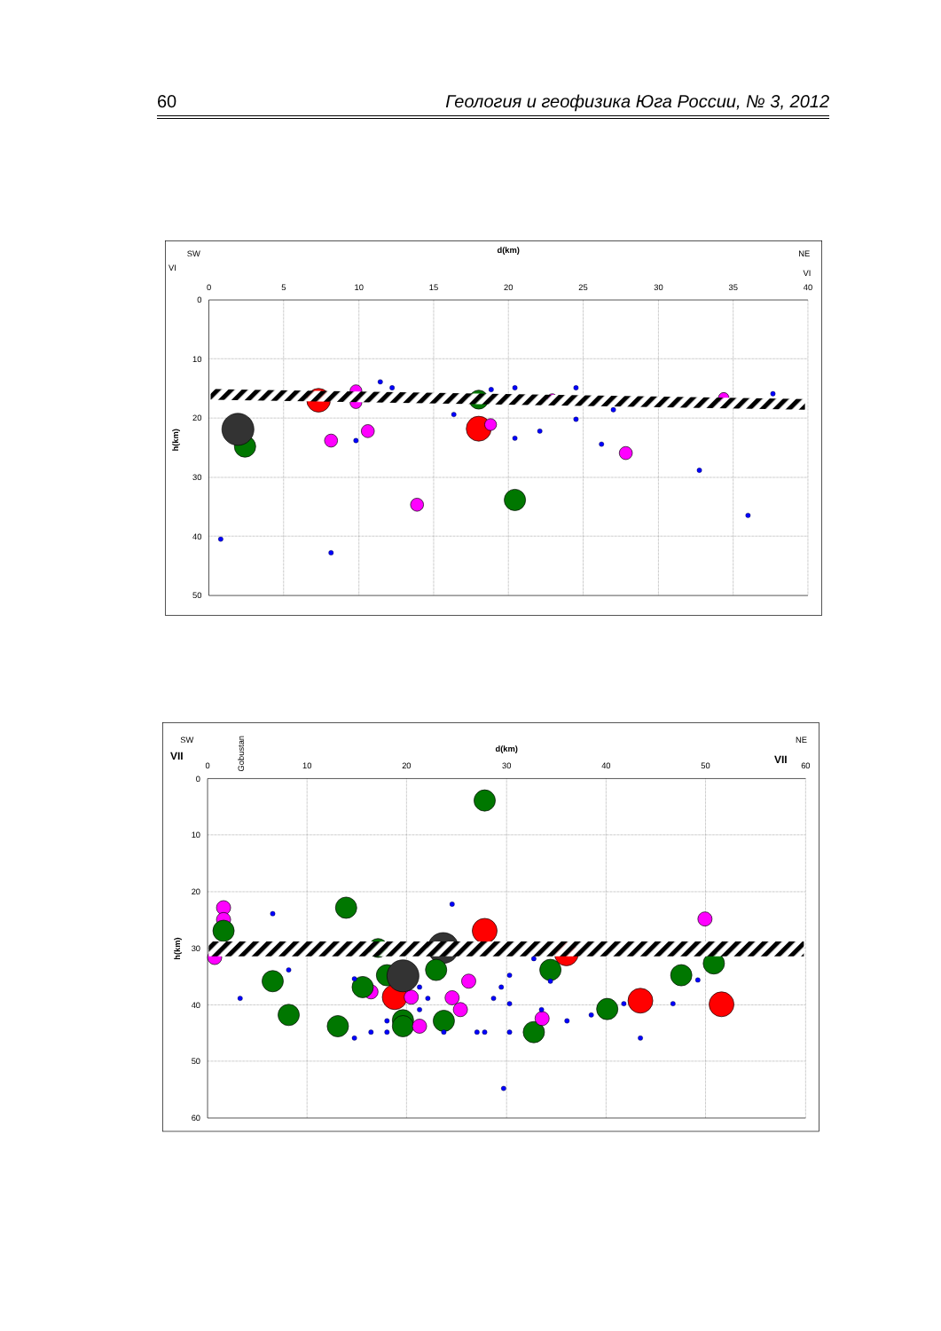60 Геология и геофизика Юга России, № 3, 2012
d(km)
0
5
10
15
20
25
30
35
40
0
10
20
30
40
50
SW
VI
NE
VI
h(km)
d(km)
0
10
20
30
40
50
60
0
10
20
30
40
50
60
SW
VII
Gobustan
NE
VII
h(km)